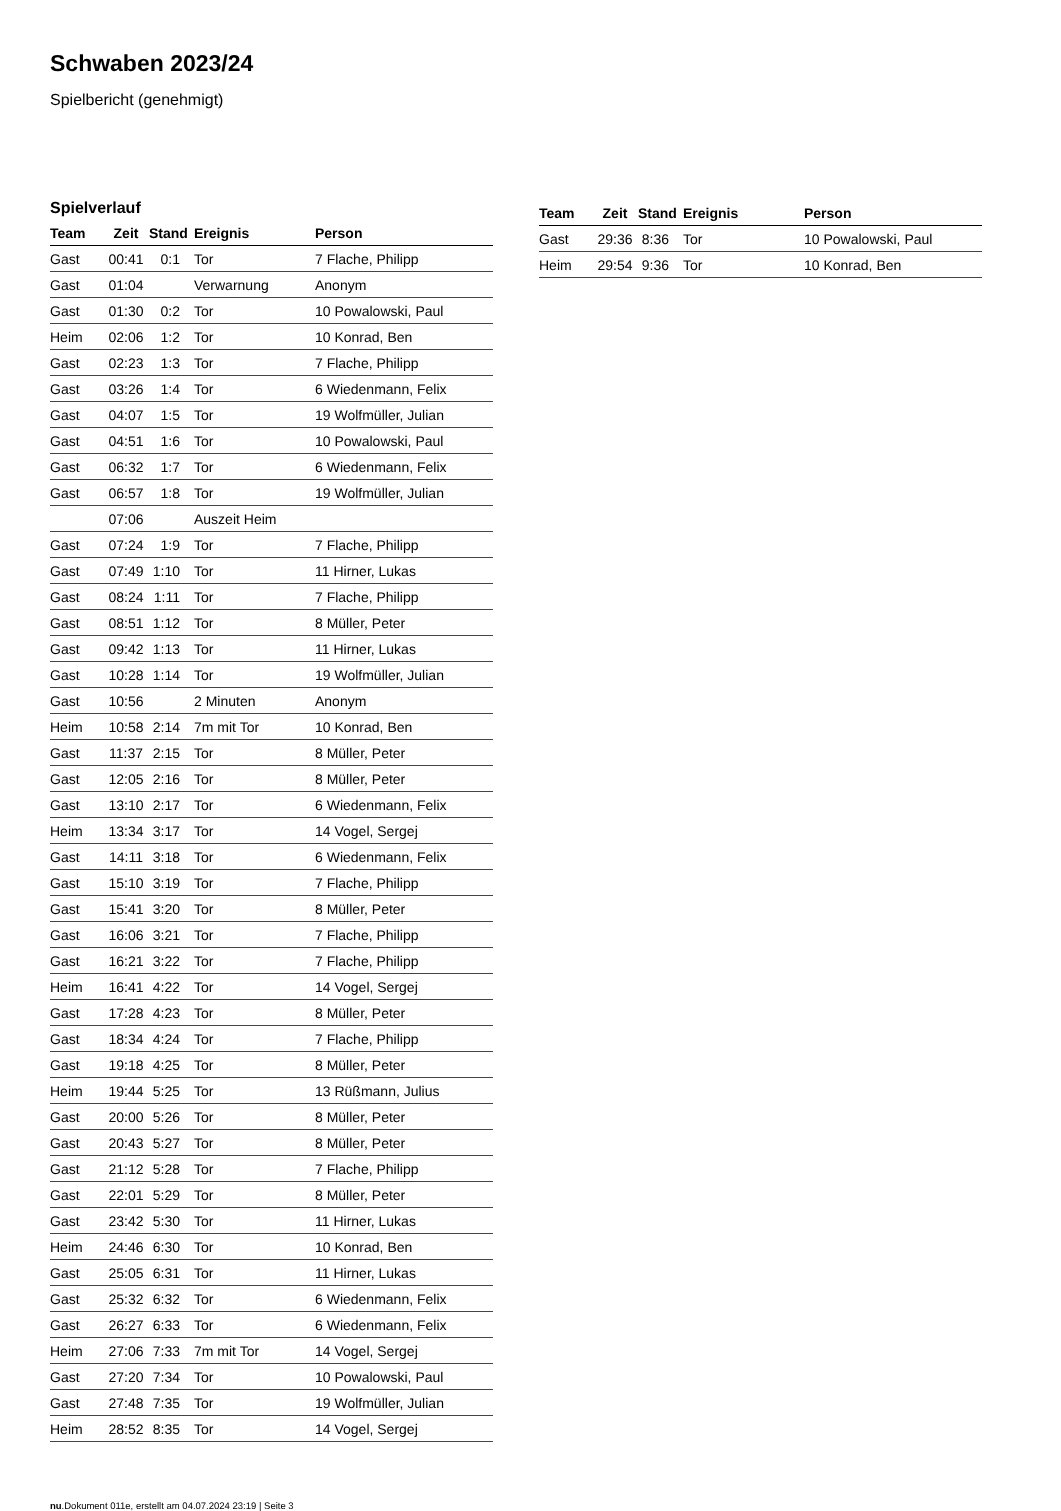Schwaben 2023/24
Spielbericht (genehmigt)
Spielverlauf
| Team | Zeit | Stand | Ereignis | Person |
| --- | --- | --- | --- | --- |
| Gast | 00:41 | 0:1 | Tor | 7 Flache, Philipp |
| Gast | 01:04 | | Verwarnung | Anonym |
| Gast | 01:30 | 0:2 | Tor | 10 Powalowski, Paul |
| Heim | 02:06 | 1:2 | Tor | 10 Konrad, Ben |
| Gast | 02:23 | 1:3 | Tor | 7 Flache, Philipp |
| Gast | 03:26 | 1:4 | Tor | 6 Wiedenmann, Felix |
| Gast | 04:07 | 1:5 | Tor | 19 Wolfmüller, Julian |
| Gast | 04:51 | 1:6 | Tor | 10 Powalowski, Paul |
| Gast | 06:32 | 1:7 | Tor | 6 Wiedenmann, Felix |
| Gast | 06:57 | 1:8 | Tor | 19 Wolfmüller, Julian |
| | 07:06 | | Auszeit Heim | |
| Gast | 07:24 | 1:9 | Tor | 7 Flache, Philipp |
| Gast | 07:49 | 1:10 | Tor | 11 Hirner, Lukas |
| Gast | 08:24 | 1:11 | Tor | 7 Flache, Philipp |
| Gast | 08:51 | 1:12 | Tor | 8 Müller, Peter |
| Gast | 09:42 | 1:13 | Tor | 11 Hirner, Lukas |
| Gast | 10:28 | 1:14 | Tor | 19 Wolfmüller, Julian |
| Gast | 10:56 | | 2 Minuten | Anonym |
| Heim | 10:58 | 2:14 | 7m mit Tor | 10 Konrad, Ben |
| Gast | 11:37 | 2:15 | Tor | 8 Müller, Peter |
| Gast | 12:05 | 2:16 | Tor | 8 Müller, Peter |
| Gast | 13:10 | 2:17 | Tor | 6 Wiedenmann, Felix |
| Heim | 13:34 | 3:17 | Tor | 14 Vogel, Sergej |
| Gast | 14:11 | 3:18 | Tor | 6 Wiedenmann, Felix |
| Gast | 15:10 | 3:19 | Tor | 7 Flache, Philipp |
| Gast | 15:41 | 3:20 | Tor | 8 Müller, Peter |
| Gast | 16:06 | 3:21 | Tor | 7 Flache, Philipp |
| Gast | 16:21 | 3:22 | Tor | 7 Flache, Philipp |
| Heim | 16:41 | 4:22 | Tor | 14 Vogel, Sergej |
| Gast | 17:28 | 4:23 | Tor | 8 Müller, Peter |
| Gast | 18:34 | 4:24 | Tor | 7 Flache, Philipp |
| Gast | 19:18 | 4:25 | Tor | 8 Müller, Peter |
| Heim | 19:44 | 5:25 | Tor | 13 Rüßmann, Julius |
| Gast | 20:00 | 5:26 | Tor | 8 Müller, Peter |
| Gast | 20:43 | 5:27 | Tor | 8 Müller, Peter |
| Gast | 21:12 | 5:28 | Tor | 7 Flache, Philipp |
| Gast | 22:01 | 5:29 | Tor | 8 Müller, Peter |
| Gast | 23:42 | 5:30 | Tor | 11 Hirner, Lukas |
| Heim | 24:46 | 6:30 | Tor | 10 Konrad, Ben |
| Gast | 25:05 | 6:31 | Tor | 11 Hirner, Lukas |
| Gast | 25:32 | 6:32 | Tor | 6 Wiedenmann, Felix |
| Gast | 26:27 | 6:33 | Tor | 6 Wiedenmann, Felix |
| Heim | 27:06 | 7:33 | 7m mit Tor | 14 Vogel, Sergej |
| Gast | 27:20 | 7:34 | Tor | 10 Powalowski, Paul |
| Gast | 27:48 | 7:35 | Tor | 19 Wolfmüller, Julian |
| Heim | 28:52 | 8:35 | Tor | 14 Vogel, Sergej |
| Team | Zeit | Stand | Ereignis | Person |
| --- | --- | --- | --- | --- |
| Gast | 29:36 | 8:36 | Tor | 10 Powalowski, Paul |
| Heim | 29:54 | 9:36 | Tor | 10 Konrad, Ben |
nu.Dokument 011e, erstellt am 04.07.2024 23:19 | Seite 3